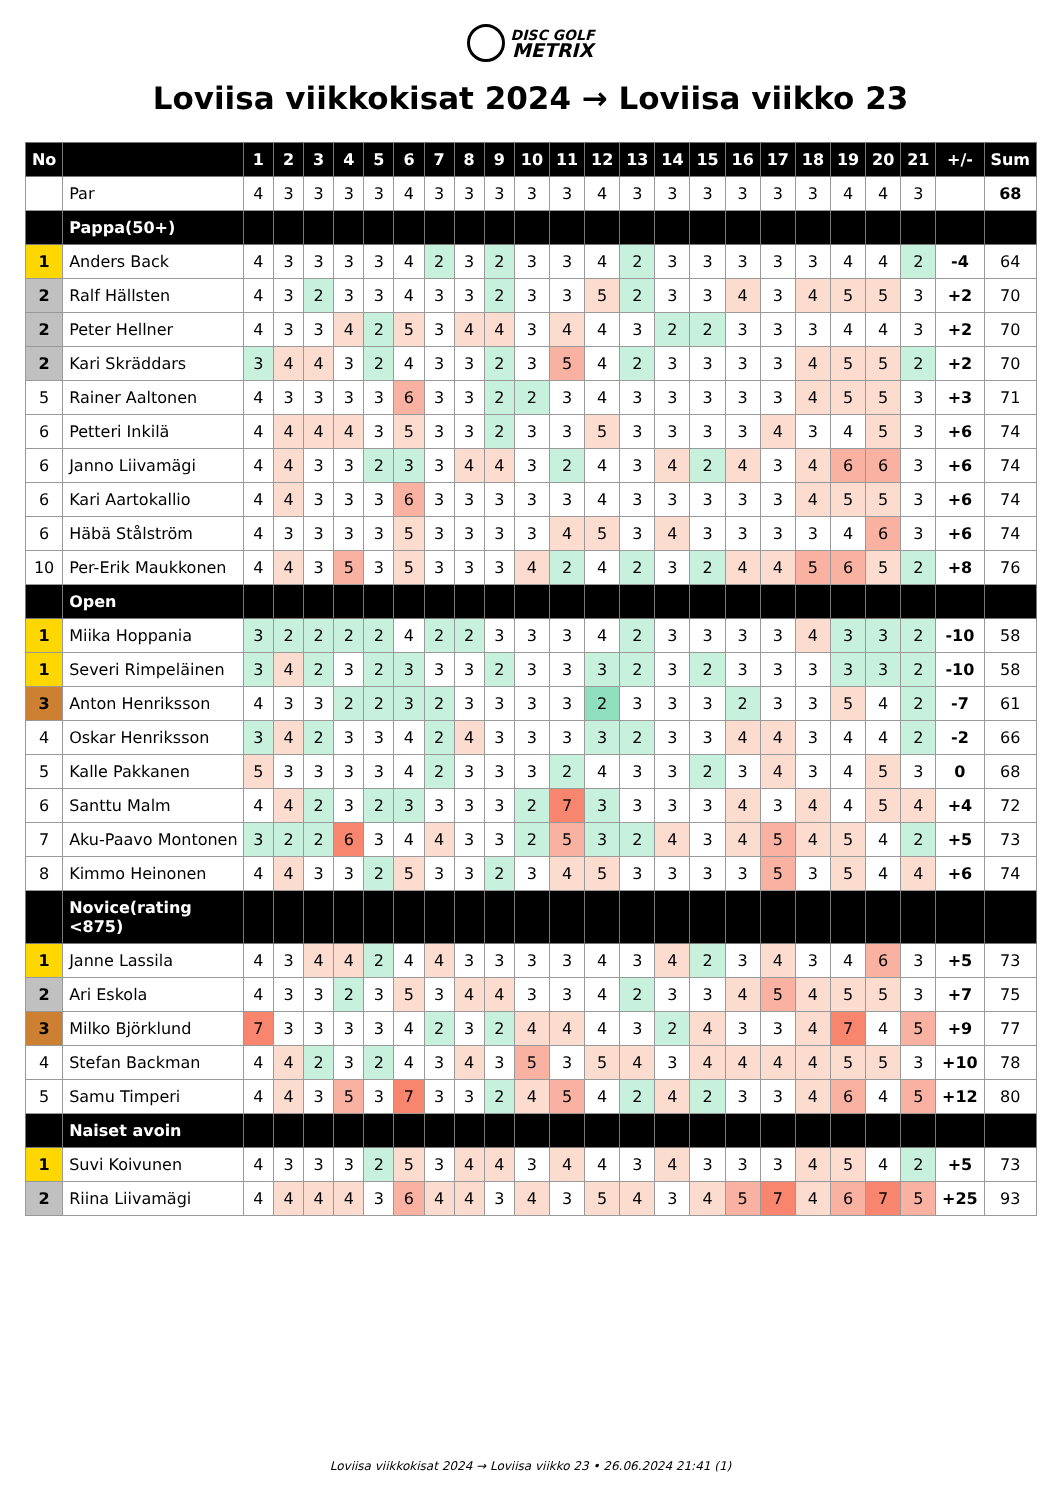DISC GOLF
METRIX
Loviisa viikkokisat 2024 → Loviisa viikko 23
| No | | 1 | 2 | 3 | 4 | 5 | 6 | 7 | 8 | 9 | 10 | 11 | 12 | 13 | 14 | 15 | 16 | 17 | 18 | 19 | 20 | 21 | +/- | Sum |
| --- | --- | --- | --- | --- | --- | --- | --- | --- | --- | --- | --- | --- | --- | --- | --- | --- | --- | --- | --- | --- | --- | --- | --- | --- |
| | Par | 4 | 3 | 3 | 3 | 3 | 4 | 3 | 3 | 3 | 3 | 3 | 4 | 3 | 3 | 3 | 3 | 3 | 3 | 4 | 4 | 3 | | 68 |
| | Pappa(50+) | | | | | | | | | | | | | | | | | | | | | | | |
| 1 | Anders Back | 4 | 3 | 3 | 3 | 3 | 4 | 2 | 3 | 2 | 3 | 3 | 4 | 2 | 3 | 3 | 3 | 3 | 3 | 4 | 4 | 2 | -4 | 64 |
| 2 | Ralf Hällsten | 4 | 3 | 2 | 3 | 3 | 4 | 3 | 3 | 2 | 3 | 3 | 5 | 2 | 3 | 3 | 4 | 3 | 4 | 5 | 5 | 3 | +2 | 70 |
| 2 | Peter Hellner | 4 | 3 | 3 | 4 | 2 | 5 | 3 | 4 | 4 | 3 | 4 | 4 | 3 | 2 | 2 | 3 | 3 | 3 | 4 | 4 | 3 | +2 | 70 |
| 2 | Kari Skräddars | 3 | 4 | 4 | 3 | 2 | 4 | 3 | 3 | 2 | 3 | 5 | 4 | 2 | 3 | 3 | 3 | 3 | 4 | 5 | 5 | 2 | +2 | 70 |
| 5 | Rainer Aaltonen | 4 | 3 | 3 | 3 | 3 | 6 | 3 | 3 | 2 | 2 | 3 | 4 | 3 | 3 | 3 | 3 | 3 | 4 | 5 | 5 | 3 | +3 | 71 |
| 6 | Petteri Inkilä | 4 | 4 | 4 | 4 | 3 | 5 | 3 | 3 | 2 | 3 | 3 | 5 | 3 | 3 | 3 | 3 | 4 | 3 | 4 | 5 | 3 | +6 | 74 |
| 6 | Janno Liivamägi | 4 | 4 | 3 | 3 | 2 | 3 | 3 | 4 | 4 | 3 | 2 | 4 | 3 | 4 | 2 | 4 | 3 | 4 | 6 | 6 | 3 | +6 | 74 |
| 6 | Kari Aartokallio | 4 | 4 | 3 | 3 | 3 | 6 | 3 | 3 | 3 | 3 | 3 | 4 | 3 | 3 | 3 | 3 | 3 | 4 | 5 | 5 | 3 | +6 | 74 |
| 6 | Häbä Stålström | 4 | 3 | 3 | 3 | 3 | 5 | 3 | 3 | 3 | 3 | 4 | 5 | 3 | 4 | 3 | 3 | 3 | 3 | 4 | 6 | 3 | +6 | 74 |
| 10 | Per-Erik Maukkonen | 4 | 4 | 3 | 5 | 3 | 5 | 3 | 3 | 3 | 4 | 2 | 4 | 2 | 3 | 2 | 4 | 4 | 5 | 6 | 5 | 2 | +8 | 76 |
| | Open | | | | | | | | | | | | | | | | | | | | | | | |
| 1 | Miika Hoppania | 3 | 2 | 2 | 2 | 2 | 4 | 2 | 2 | 3 | 3 | 3 | 4 | 2 | 3 | 3 | 3 | 3 | 4 | 3 | 3 | 2 | -10 | 58 |
| 1 | Severi Rimpeläinen | 3 | 4 | 2 | 3 | 2 | 3 | 3 | 3 | 2 | 3 | 3 | 3 | 2 | 3 | 2 | 3 | 3 | 3 | 3 | 3 | 2 | -10 | 58 |
| 3 | Anton Henriksson | 4 | 3 | 3 | 2 | 2 | 3 | 2 | 3 | 3 | 3 | 3 | 2 | 3 | 3 | 3 | 2 | 3 | 3 | 5 | 4 | 2 | -7 | 61 |
| 4 | Oskar Henriksson | 3 | 4 | 2 | 3 | 3 | 4 | 2 | 4 | 3 | 3 | 3 | 3 | 2 | 3 | 3 | 4 | 4 | 3 | 4 | 4 | 2 | -2 | 66 |
| 5 | Kalle Pakkanen | 5 | 3 | 3 | 3 | 3 | 4 | 2 | 3 | 3 | 3 | 2 | 4 | 3 | 3 | 2 | 3 | 4 | 3 | 4 | 5 | 3 | 0 | 68 |
| 6 | Santtu Malm | 4 | 4 | 2 | 3 | 2 | 3 | 3 | 3 | 3 | 2 | 7 | 3 | 3 | 3 | 3 | 4 | 3 | 4 | 4 | 5 | 4 | +4 | 72 |
| 7 | Aku-Paavo Montonen | 3 | 2 | 2 | 6 | 3 | 4 | 4 | 3 | 3 | 2 | 5 | 3 | 2 | 4 | 3 | 4 | 5 | 4 | 5 | 4 | 2 | +5 | 73 |
| 8 | Kimmo Heinonen | 4 | 4 | 3 | 3 | 2 | 5 | 3 | 3 | 2 | 3 | 4 | 5 | 3 | 3 | 3 | 3 | 5 | 3 | 5 | 4 | 4 | +6 | 74 |
| | Novice(rating <875) | | | | | | | | | | | | | | | | | | | | | | | |
| 1 | Janne Lassila | 4 | 3 | 4 | 4 | 2 | 4 | 4 | 3 | 3 | 3 | 3 | 4 | 3 | 4 | 2 | 3 | 4 | 3 | 4 | 6 | 3 | +5 | 73 |
| 2 | Ari Eskola | 4 | 3 | 3 | 2 | 3 | 5 | 3 | 4 | 4 | 3 | 3 | 4 | 2 | 3 | 3 | 4 | 5 | 4 | 5 | 5 | 3 | +7 | 75 |
| 3 | Milko Björklund | 7 | 3 | 3 | 3 | 3 | 4 | 2 | 3 | 2 | 4 | 4 | 4 | 3 | 2 | 4 | 3 | 3 | 4 | 7 | 4 | 5 | +9 | 77 |
| 4 | Stefan Backman | 4 | 4 | 2 | 3 | 2 | 4 | 3 | 4 | 3 | 5 | 3 | 5 | 4 | 3 | 4 | 4 | 4 | 4 | 5 | 5 | 3 | +10 | 78 |
| 5 | Samu Timperi | 4 | 4 | 3 | 5 | 3 | 7 | 3 | 3 | 2 | 4 | 5 | 4 | 2 | 4 | 2 | 3 | 3 | 4 | 6 | 4 | 5 | +12 | 80 |
| | Naiset avoin | | | | | | | | | | | | | | | | | | | | | | | |
| 1 | Suvi Koivunen | 4 | 3 | 3 | 3 | 2 | 5 | 3 | 4 | 4 | 3 | 4 | 4 | 3 | 4 | 3 | 3 | 3 | 4 | 5 | 4 | 2 | +5 | 73 |
| 2 | Riina Liivamägi | 4 | 4 | 4 | 4 | 3 | 6 | 4 | 4 | 3 | 4 | 3 | 5 | 4 | 3 | 4 | 5 | 7 | 4 | 6 | 7 | 5 | +25 | 93 |
Loviisa viikkokisat 2024 → Loviisa viikko 23 • 26.06.2024 21:41 (1)